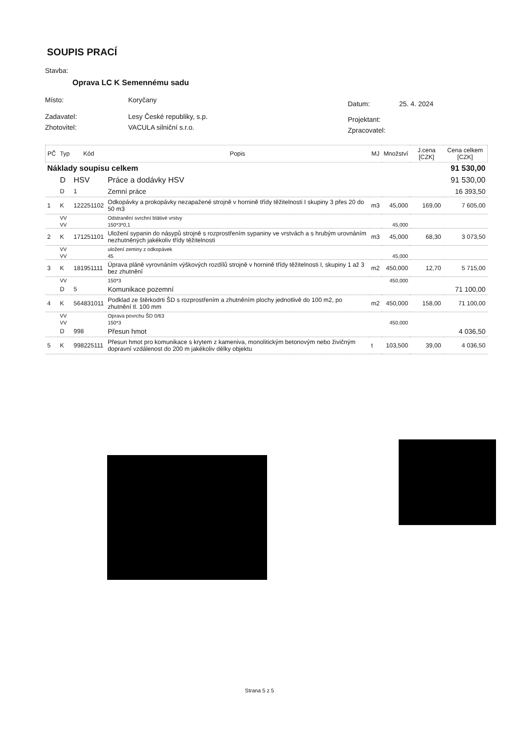SOUPIS PRACÍ
Stavba:
Oprava LC K Semennému sadu
Místo: Koryčany
Zadavatel: Lesy České republiky, s.p.
Zhotovitel: VACULA silniční s.r.o.
Datum: 25. 4. 2024
Projektant:
Zpracovatel:
| PČ | Typ | Kód | Popis | MJ | Množství | J.cena [CZK] | Cena celkem [CZK] |
| --- | --- | --- | --- | --- | --- | --- | --- |
| Náklady soupisu celkem | | | | 91 530,00 | | | |
| | D | HSV | Práce a dodávky HSV | 91 530,00 | | | |
| | D | 1 | Zemní práce | 16 393,50 | | | |
| 1 | K | 122251102 | Odkopávky a prokopávky nezapažené strojně v hornině třídy těžitelnosti I skupiny 3 přes 20 do 50 m3 | m3 | 45,000 | 169,00 | 7 605,00 |
| | VV | | Odstranění svrchní blátivé vrstvy | | | | |
| | VV | | 150*3*0,1 | | 45,000 | | |
| 2 | K | 171251101 | Uložení sypanin do násypů strojně s rozprostřením sypaniny ve vrstvách a s hrubým urovnáním nezhutněných jakékoliv třídy těžitelnosti | m3 | 45,000 | 68,30 | 3 073,50 |
| | VV | | uložení zeminy z odkopávek | | | | |
| | VV | | 45 | | 45,000 | | |
| 3 | K | 181951111 | Úprava pláně vyrovnáním výškových rozdílů strojně v hornině třídy těžitelnosti I, skupiny 1 až 3 bez zhutnění | m2 | 450,000 | 12,70 | 5 715,00 |
| | VV | | 150*3 | | 450,000 | | |
| | D | 5 | Komunikace pozemní | 71 100,00 | | | |
| 4 | K | 564831011 | Podklad ze štěrkodrti ŠD s rozprostřením a zhutněním plochy jednotlivě do 100 m2, po zhutnění tl. 100 mm | m2 | 450,000 | 158,00 | 71 100,00 |
| | VV | | Oprava povrchu ŠD 0/63 | | | | |
| | VV | | 150*3 | | 450,000 | | |
| | D | 998 | Přesun hmot | 4 036,50 | | | |
| 5 | K | 998225111 | Přesun hmot pro komunikace s krytem z kameniva, monolitickým betonovým nebo živičným dopravní vzdálenost do 200 m jakékoliv délky objektu | t | 103,500 | 39,00 | 4 036,50 |
Strana 5 z 5